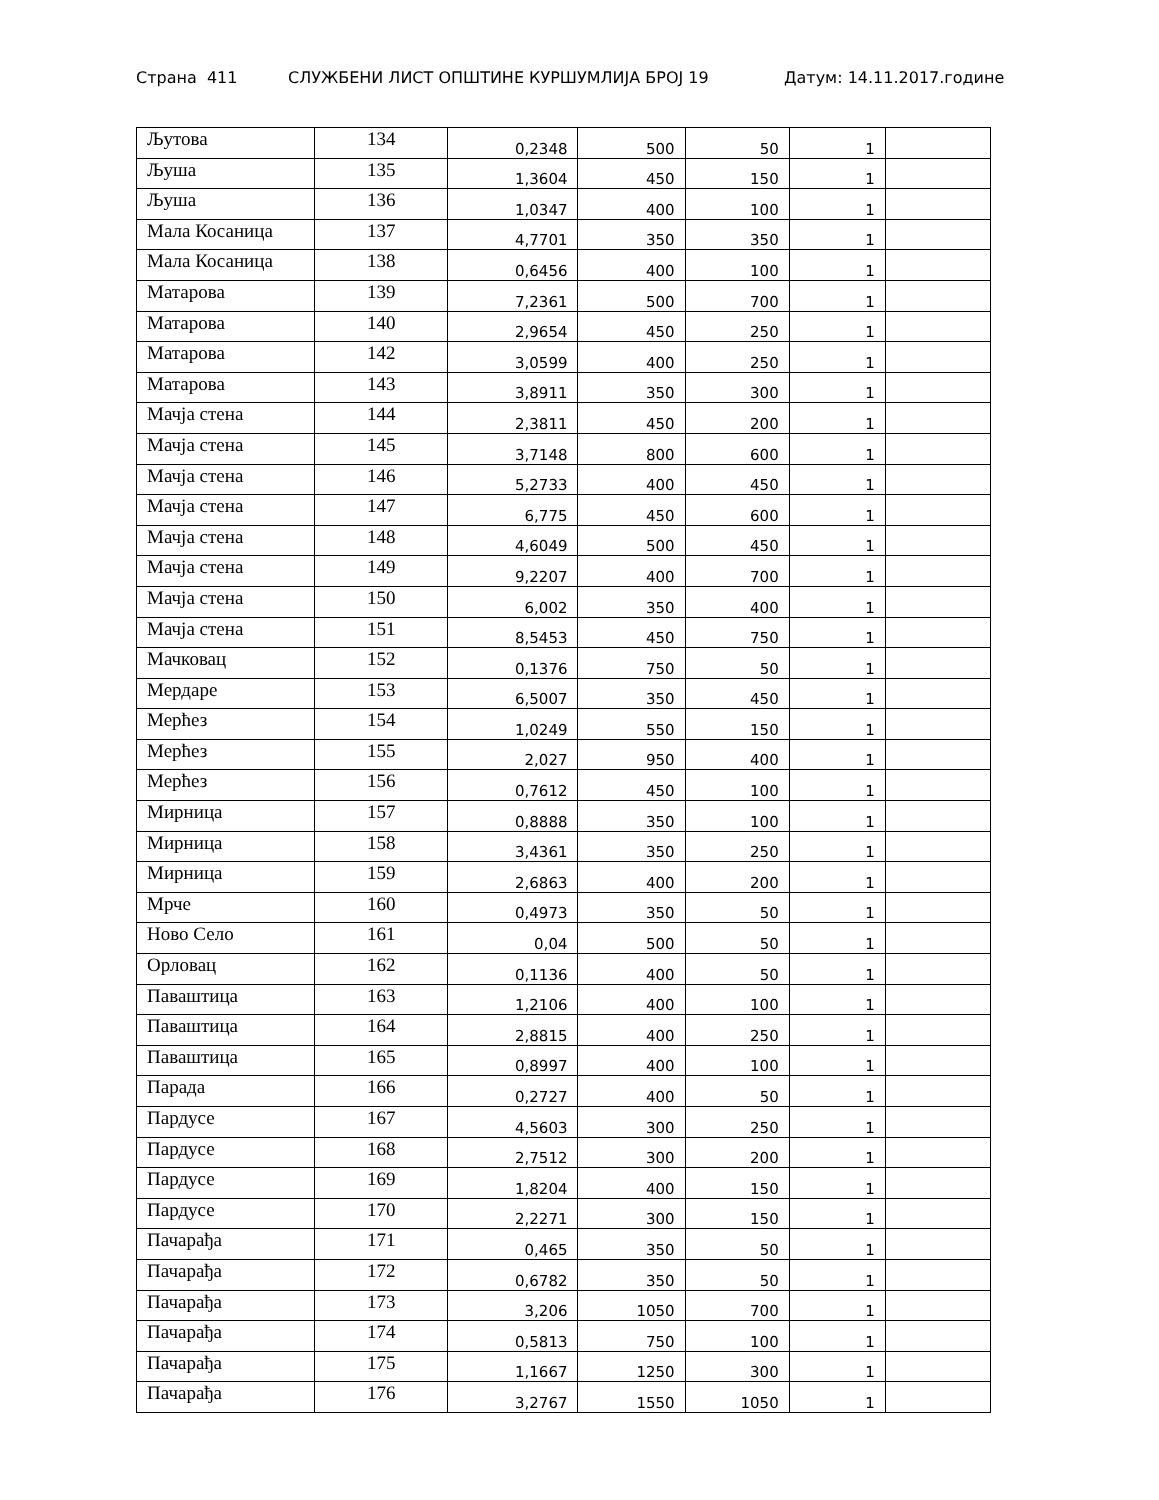Страна 411 СЛУЖБЕНИ ЛИСТ ОПШТИНЕ КУРШУМЛИЈА БРОЈ 19 Датум: 14.11.2017.године
| Љутова | 134 | 0,2348 | 500 | 50 | 1 | |
| Љуша | 135 | 1,3604 | 450 | 150 | 1 | |
| Љуша | 136 | 1,0347 | 400 | 100 | 1 | |
| Мала Косаница | 137 | 4,7701 | 350 | 350 | 1 | |
| Мала Косаница | 138 | 0,6456 | 400 | 100 | 1 | |
| Матарова | 139 | 7,2361 | 500 | 700 | 1 | |
| Матарова | 140 | 2,9654 | 450 | 250 | 1 | |
| Матарова | 142 | 3,0599 | 400 | 250 | 1 | |
| Матарова | 143 | 3,8911 | 350 | 300 | 1 | |
| Мачја стена | 144 | 2,3811 | 450 | 200 | 1 | |
| Мачја стена | 145 | 3,7148 | 800 | 600 | 1 | |
| Мачја стена | 146 | 5,2733 | 400 | 450 | 1 | |
| Мачја стена | 147 | 6,775 | 450 | 600 | 1 | |
| Мачја стена | 148 | 4,6049 | 500 | 450 | 1 | |
| Мачја стена | 149 | 9,2207 | 400 | 700 | 1 | |
| Мачја стена | 150 | 6,002 | 350 | 400 | 1 | |
| Мачја стена | 151 | 8,5453 | 450 | 750 | 1 | |
| Мачковац | 152 | 0,1376 | 750 | 50 | 1 | |
| Мердаре | 153 | 6,5007 | 350 | 450 | 1 | |
| Мерћез | 154 | 1,0249 | 550 | 150 | 1 | |
| Мерћез | 155 | 2,027 | 950 | 400 | 1 | |
| Мерћез | 156 | 0,7612 | 450 | 100 | 1 | |
| Мирница | 157 | 0,8888 | 350 | 100 | 1 | |
| Мирница | 158 | 3,4361 | 350 | 250 | 1 | |
| Мирница | 159 | 2,6863 | 400 | 200 | 1 | |
| Мрче | 160 | 0,4973 | 350 | 50 | 1 | |
| Ново Село | 161 | 0,04 | 500 | 50 | 1 | |
| Орловац | 162 | 0,1136 | 400 | 50 | 1 | |
| Паваштица | 163 | 1,2106 | 400 | 100 | 1 | |
| Паваштица | 164 | 2,8815 | 400 | 250 | 1 | |
| Паваштица | 165 | 0,8997 | 400 | 100 | 1 | |
| Парада | 166 | 0,2727 | 400 | 50 | 1 | |
| Пардусе | 167 | 4,5603 | 300 | 250 | 1 | |
| Пардусе | 168 | 2,7512 | 300 | 200 | 1 | |
| Пардусе | 169 | 1,8204 | 400 | 150 | 1 | |
| Пардусе | 170 | 2,2271 | 300 | 150 | 1 | |
| Пачарађа | 171 | 0,465 | 350 | 50 | 1 | |
| Пачарађа | 172 | 0,6782 | 350 | 50 | 1 | |
| Пачарађа | 173 | 3,206 | 1050 | 700 | 1 | |
| Пачарађа | 174 | 0,5813 | 750 | 100 | 1 | |
| Пачарађа | 175 | 1,1667 | 1250 | 300 | 1 | |
| Пачарађа | 176 | 3,2767 | 1550 | 1050 | 1 | |